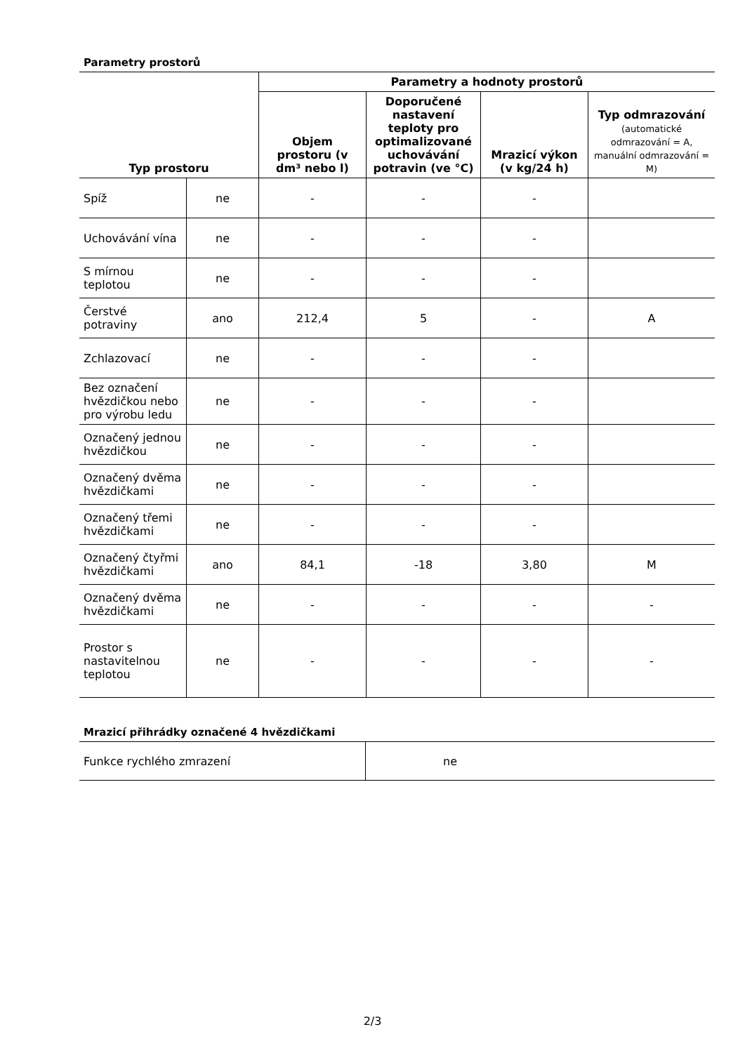Parametry prostorů
| Typ prostoru | | Parametry a hodnoty prostorů | | | |
| --- | --- | --- | --- | --- | --- |
| | | Objem prostoru (v dm³ nebo l) | Doporučené nastavení teploty pro optimalizované uchovávání potravin (ve °C) | Mrazicí výkon (v kg/24 h) | Typ odmrazování (automatické odmrazování = A, manuální odmrazování = M) |
| Spíž | ne | - | - | - | |
| Uchovávání vína | ne | - | - | - | |
| S mírnou teplotou | ne | - | - | - | |
| Čerstvé potraviny | ano | 212,4 | 5 | - | A |
| Zchlazovací | ne | - | - | - | |
| Bez označení hvězdičkou nebo pro výrobu ledu | ne | - | - | - | |
| Označený jednou hvězdičkou | ne | - | - | - | |
| Označený dvěma hvězdičkami | ne | - | - | - | |
| Označený třemi hvězdičkami | ne | - | - | - | |
| Označený čtyřmi hvězdičkami | ano | 84,1 | -18 | 3,80 | M |
| Označený dvěma hvězdičkami | ne | - | - | - | - |
| Prostor s nastavitelnou teplotou | ne | - | - | - | - |
Mrazicí přihrádky označené 4 hvězdičkami
| Funkce rychlého zmrazení | ne |
2/3